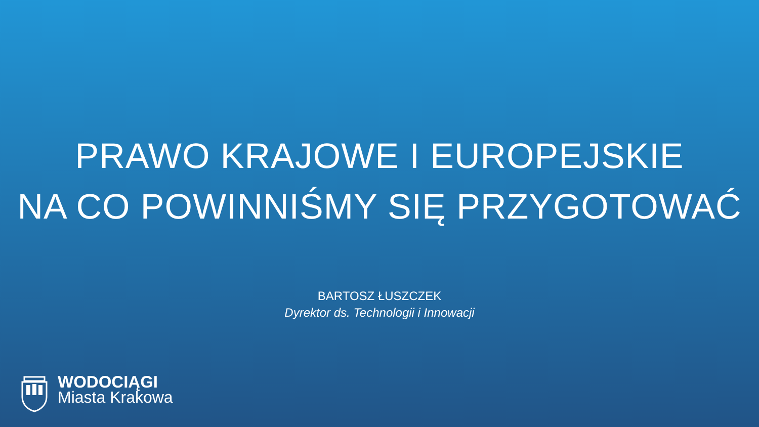PRAWO KRAJOWE I EUROPEJSKIE
NA CO POWINNIŚMY SIĘ PRZYGOTOWAĆ
BARTOSZ ŁUSZCZEK
Dyrektor ds. Technologii i Innowacji
WODOCIĄGI
Miasta Krakowa